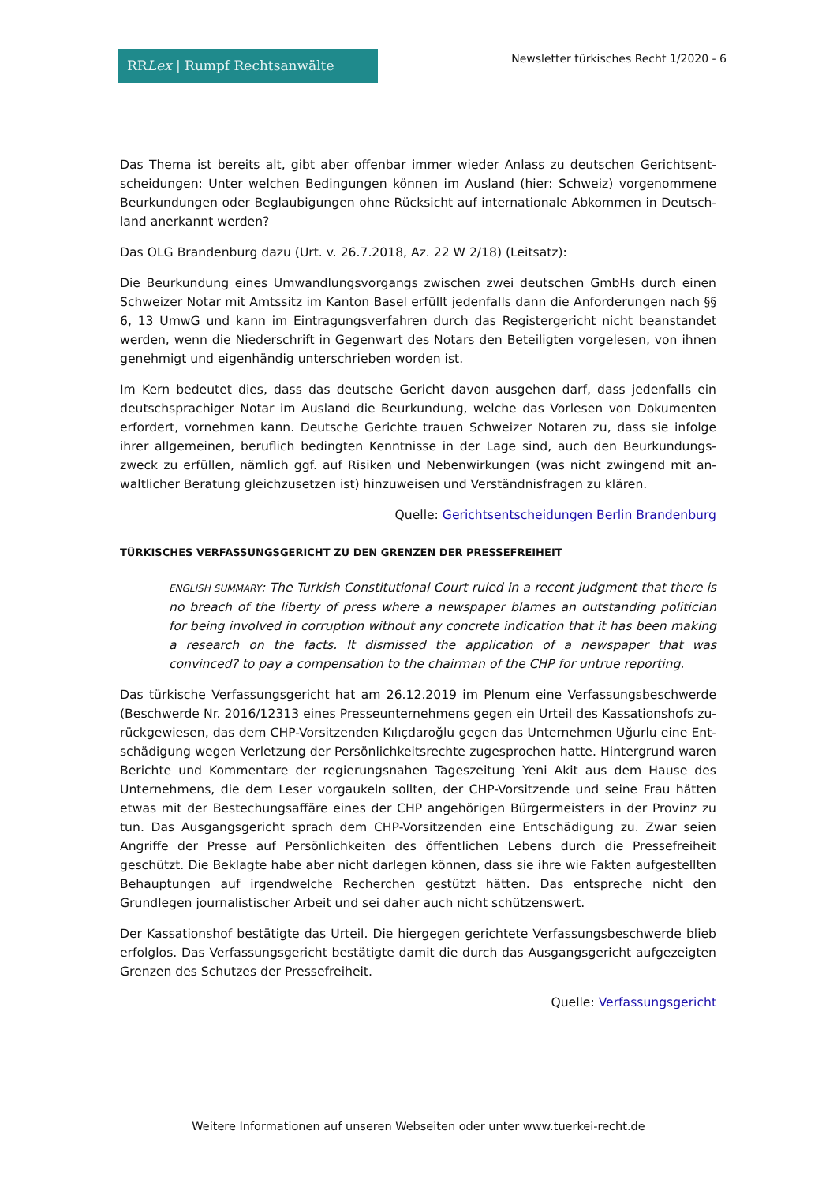RRLex | Rumpf Rechtsanwälte
Newsletter türkisches Recht 1/2020 - 6
Das Thema ist bereits alt, gibt aber offenbar immer wieder Anlass zu deutschen Gerichtsent­scheidungen: Unter welchen Bedingungen können im Ausland (hier: Schweiz) vorgenommene Beurkundungen oder Beglaubigungen ohne Rücksicht auf internationale Abkommen in Deutsch­land anerkannt werden?
Das OLG Brandenburg dazu (Urt. v. 26.7.2018, Az. 22 W 2/18) (Leitsatz):
Die Beurkundung eines Umwandlungsvorgangs zwischen zwei deutschen GmbHs durch einen Schweizer Notar mit Amtssitz im Kanton Basel erfüllt jedenfalls dann die Anforderungen nach §§ 6, 13 UmwG und kann im Eintragungsverfahren durch das Registergericht nicht beanstandet werden, wenn die Niederschrift in Gegenwart des Notars den Beteiligten vorgelesen, von ihnen genehmigt und eigenhändig unterschrieben worden ist.
Im Kern bedeutet dies, dass das deutsche Gericht davon ausgehen darf, dass jedenfalls ein deutschsprachiger Notar im Ausland die Beurkundung, welche das Vorlesen von Dokumenten erfordert, vornehmen kann. Deutsche Gerichte trauen Schweizer Notaren zu, dass sie infolge ihrer allgemeinen, beruflich bedingten Kenntnisse in der Lage sind, auch den Beurkundungs­zweck zu erfüllen, nämlich ggf. auf Risiken und Nebenwirkungen (was nicht zwingend mit an­waltlicher Beratung gleichzusetzen ist) hinzuweisen und Verständnisfragen zu klären.
Quelle: Gerichtsentscheidungen Berlin Brandenburg
TÜRKISCHES VERFASSUNGSGERICHT ZU DEN GRENZEN DER PRESSEFREIHEIT
ENGLISH SUMMARY: The Turkish Constitutional Court ruled in a recent judgment that there is no breach of the liberty of press where a newspaper blames an outstanding politician for being involved in corruption without any concrete indication that it has been making a research on the facts. It dismissed the application of a newspaper that was convinced? to pay a compensation to the chairman of the CHP for untrue reporting.
Das türkische Verfassungsgericht hat am 26.12.2019 im Plenum eine Verfassungsbeschwerde (Beschwerde Nr. 2016/12313 eines Presseunternehmens gegen ein Urteil des Kassationshofs zu­rückgewiesen, das dem CHP-Vorsitzenden Kılıçdaroğlu gegen das Unternehmen Uğurlu eine Ent­schädigung wegen Verletzung der Persönlichkeitsrechte zugesprochen hatte. Hintergrund wa­ren Berichte und Kommentare der regierungsnahen Tageszeitung Yeni Akit aus dem Hause des Unternehmens, die dem Leser vorgaukeln sollten, der CHP-Vorsitzende und seine Frau hätten etwas mit der Bestechungsaffäre eines der CHP angehörigen Bürgermeisters in der Provinz zu tun. Das Ausgangsgericht sprach dem CHP-Vorsitzenden eine Entschädigung zu. Zwar seien Angriffe der Presse auf Persönlichkeiten des öffentlichen Lebens durch die Pressefreiheit geschützt. Die Beklagte habe aber nicht darlegen können, dass sie ihre wie Fakten aufgestellten Behauptungen auf irgendwelche Recherchen gestützt hätten. Das entspreche nicht den Grundlegen journalistischer Arbeit und sei daher auch nicht schützenswert.
Der Kassationshof bestätigte das Urteil. Die hiergegen gerichtete Verfassungsbeschwerde blieb erfolglos. Das Verfassungsgericht bestätigte damit die durch das Ausgangsgericht aufgezeigten Grenzen des Schutzes der Pressefreiheit.
Quelle: Verfassungsgericht
Weitere Informationen auf unseren Webseiten oder unter www.tuerkei-recht.de